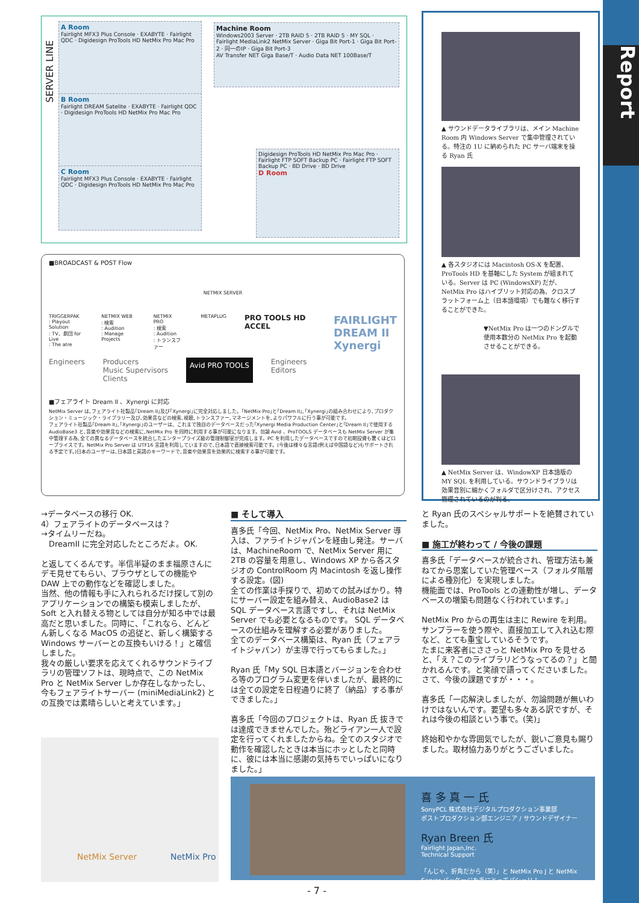Report
SERVER LINE
A Room
Fairlight MFX3 Plus Console · EXABYTE · Fairlight QDC · Digidesign ProTools HD NetMix Pro Mac Pro
B Room
Fairlight DREAM Satelite · EXABYTE · Fairlight QDC · Digidesign ProTools HD NetMix Pro Mac Pro
C Room
Fairlight MFX3 Plus Console · EXABYTE · Fairlight QDC · Digidesign ProTools HD NetMix Pro Mac Pro
Machine Room
Windows2003 Server · 2TB RAID 5 · 2TB RAID 5 · MY SQL · Fairlight MediaLink2 NetMix Server · Giga Bit Port-1 · Giga Bit Port-2 · 同一のIP · Giga Bit Port-3
AV Transfer NET Giga Base/T · Audio Data NET 100Base/T
Digidesign ProTools HD NetMix Pro Mac Pro · Fairlight FTP SOFT Backup PC · Fairlight FTP SOFT Backup PC · BD Drive · BD Drive
D Room
■BROADCAST & POST Flow
NETMIX SERVER
TRIGGERPAK
: Playout Solution
: TV、劇団 for Live
: The atre
NETMIX WEB
: 検索
: Audition
: Manage Projects
NETMIX PRO
: 検索
: Audition
: トランスファー
METAPLUG
PRO TOOLS HD ACCEL
FAIRLIGHT
DREAM II
Xynergi
Engineers Producers
Music Supervisors
Clients
Avid PRO TOOLS
Engineers
Editors
■フェアライト Dream II 、Xynergi に対応
NetMix Server は､フェアライト社製品｢Dream II｣及び｢Xynergi｣に完全対応しました。｢NetMix Pro｣と｢Dream II｣､｢Xynergi｣の組み合わせにより､プロダクション・ミュージック・ライブラリー及び､効果音などの検索､視聴､トランスファー､マネージメントを､よりパワフルに行う事が可能です。
フェアライト社製品｢Dream II｣､｢Xynergi｣のユーザーは、これまで独自のデータベースだった｢Xynergi Media Production Center｣と｢Dream II｣で使用する AudioBase3 と､音楽や効果音などの検索に､NetMix Pro を同時に利用する事が可能になります。勿論 Avid 、ProTOOLS データベースも NetMix Server が集中管理する為､全ての異なるデータベースを統合したエンタープライズ級の管理制御室が完成します。PC を利用したデータベースですので初期投資も驚くほどロープライスです。NetMix Pro Server は UTF16 言語を利用していますので､日本語で直接検索可能です。(今後は様々な言語(例えば中国語など)もサポートされる予定です。)日本のユーザーは､日本語と英語のキーワードで､音楽や効果音を効果的に検索する事が可能です。
▲ サウンドデータライブラリは、メイン Machine Room 内 Windows Server で集中管理されている。特注の 1U に納められた PC サーバ端末を操る Ryan 氏
▲ 各スタジオには Macintosh OS-X を配置、ProTools HD を基軸にした System が組まれている。Server は PC (WindowsXP) だが、NetMix Pro はハイブリット対応の為、クロスプラットフォーム上（日本語環境）でも難なく移行することができた。
▼NetMix Pro は一つのドングルで使用本数分の NetMix Pro を起動させることができる。
▲ NetMix Server は、WindowXP 日本語版の MY SQL を利用している。サウンドライブラリは効果音別に細かくフォルダで区分けされ、アクセス管理されているのが判る。
→データベースの移行 OK.
4）フェアライトのデータベースは？
→タイムリーだね。
　DreamII に完全対応したところだよ。OK.
と返してくるんです。半信半疑のまま福原さんにデモ見せてもらい、ブラウザとしての機能や DAW 上での動作などを確認しました。
当然、他の情報も手に入れられるだけ探して別のアプリケーションでの構築も模索しましたが、Soft と入れ替える物としては自分が知る中では最高だと思いました。同時に、「これなら、どんどん新しくなる MacOS の追従と、新しく構築する Windows サーバーとの互換もいける！」と確信しました。
我々の厳しい要求を応えてくれるサウンドライブラリの管理ソフトは、現時点で、この NetMix Pro と NetMix Server しか存在しなかったし、今もフェアライトサーバー (miniMediaLink2) との互換では素晴らしいと考えています。」
NetMix Server NetMix Pro
■ そして導入
喜多氏「今回、NetMix Pro、NetMix Server 導入は、ファライトジャパンを経由し発注。サーバは、MachineRoom で、NetMix Server 用に 2TB の容量を用意し、Windows XP から各スタジオの ControlRoom 内 Macintosh を返し操作する設定。(図)
全ての作業は手探りで、初めての試みばかり。特にサーバー設定を組み替え、AudioBase2 は SQL データベース言語ですし、それは NetMix Server でも必要となるものです。 SQL データベースの仕組みを理解する必要がありました。
全てのデータベース構築は、Ryan 氏（フェアライトジャパン）が主導で行ってもらました。」
Ryan 氏「My SQL 日本語とバージョンを合わせる等のプログラム変更を伴いましたが、最終的には全ての設定を日程通りに終了（納品）する事ができました。」
喜多氏「今回のプロジェクトは、Ryan 氏 抜きでは達成できませんでした。殆どライアン一人で設定を行ってくれましたからね。全てのスタジオで動作を確認したときは本当にホッとしたと同時に、彼には本当に感謝の気持ちでいっぱいになりました。」
と Ryan 氏のスペシャルサポートを絶賛されていました。
■ 施工が終わって / 今後の課題
喜多氏「データベースが統合され、管理方法も兼ねてから思案していた管理ベース（フォルダ階層による種別化）を実現しました。
機能面では、ProTools との連動性が増し、データベースの増築も問題なく行われています。」
NetMix Pro からの再生は主に Rewire を利用。サンプラーを使う際や、直接加工して入れ込む際など、とても重宝しているそうです。
たまに来客者にささっと NetMix Pro を見せると、「え？このライブラリどうなってるの？」と聞かれるんです。と笑顔で語ってくださいました。さて、今後の課題ですが・・・。
喜多氏「一応解決しましたが、勿論問題が無いわけではないんです。要望も多々ある訳ですが、それは今後の相談という事で。(笑)」
終始和やかな雰囲気でしたが、鋭いご意見も賜りました。取材協力ありがとうございました。
喜 多 真 一 氏
SonyPCL 株式会社デジタルプロダクション事業部
ポストプロダクション部エンジニア / サウンドデザイナー
Ryan Breen 氏
Fairlight Japan,Inc.
Technical Support
「んじゃ、折角だから（笑）」と NetMix Pro J と NetMix Server パッケージを手にとってパシャリ！
- 7 -